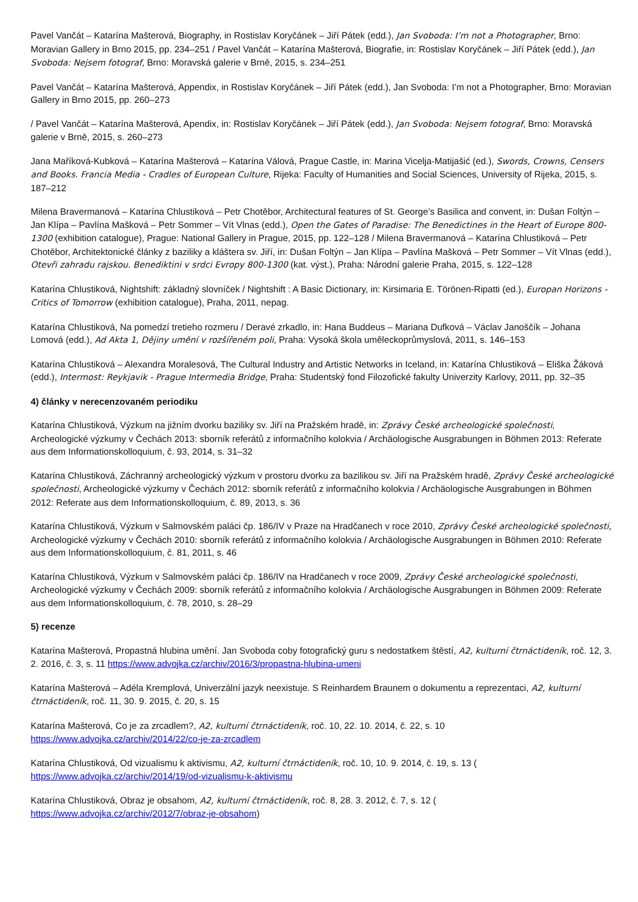Pavel Vančát – Katarína Mašterová, Biography, in Rostislav Koryčánek – Jiří Pátek (edd.), Jan Svoboda: I’m not a Photographer, Brno: Moravian Gallery in Brno 2015, pp. 234–251 / Pavel Vančát – Katarína Mašterová, Biografie, in: Rostislav Koryčánek – Jiří Pátek (edd.), Jan Svoboda: Nejsem fotograf, Brno: Moravská galerie v Brně, 2015, s. 234–251
Pavel Vančát – Katarína Mašterová, Appendix, in Rostislav Koryčánek – Jiří Pátek (edd.), Jan Svoboda: I’m not a Photographer, Brno: Moravian Gallery in Brno 2015, pp. 260–273
/ Pavel Vančát – Katarína Mašterová, Apendix, in: Rostislav Koryčánek – Jiří Pátek (edd.), Jan Svoboda: Nejsem fotograf, Brno: Moravská galerie v Brně, 2015, s. 260–273
Jana Maříková-Kubková – Katarína Mašterová – Katarína Válová, Prague Castle, in: Marina Vicelja-Matijašić (ed.), Swords, Crowns, Censers and Books. Francia Media - Cradles of European Culture, Rijeka: Faculty of Humanities and Social Sciences, University of Rijeka, 2015, s. 187–212
Milena Bravermanová – Katarína Chlustiková – Petr Chotěbor, Architectural features of St. George’s Basilica and convent, in: Dušan Foltýn – Jan Klípa – Pavlína Mašková – Petr Sommer – Vít Vlnas (edd.), Open the Gates of Paradise: The Benedictines in the Heart of Europe 800-1300 (exhibition catalogue), Prague: National Gallery in Prague, 2015, pp. 122–128 / Milena Bravermanová – Katarína Chlustiková – Petr Chotěbor, Architektonické články z baziliky a kláštera sv. Jiří, in: Dušan Foltýn – Jan Klípa – Pavlína Mašková – Petr Sommer – Vít Vlnas (edd.), Otevři zahradu rajskou. Benediktini v srdci Evropy 800-1300 (kat. výst.), Praha: Národní galerie Praha, 2015, s. 122–128
Katarína Chlustiková, Nightshift: základný slovníček / Nightshift : A Basic Dictionary, in: Kirsimaria E. Törönen-Ripatti (ed.), Europan Horizons - Critics of Tomorrow (exhibition catalogue), Praha, 2011, nepag.
Katarína Chlustiková, Na pomedzí tretieho rozmeru / Deravé zrkadlo, in: Hana Buddeus – Mariana Dufková – Václav Janoščík – Johana Lomová (edd.), Ad Akta 1, Dějiny umění v rozšířeném poli, Praha: Vysoká škola uměleckoprůmyslová, 2011, s. 146–153
Katarína Chlustiková – Alexandra Moralesová, The Cultural Industry and Artistic Networks in Iceland, in: Katarína Chlustiková – Eliška Žáková (edd.), Intermost: Reykjavik - Prague Intermedia Bridge, Praha: Studentský fond Filozofické fakulty Univerzity Karlovy, 2011, pp. 32–35
4) články v nerecenzovaném periodiku
Katarína Chlustiková, Výzkum na jižním dvorku baziliky sv. Jiří na Pražském hradě, in: Zprávy České archeologické společnosti, Archeologické výzkumy v Čechách 2013: sborník referátů z informačního kolokvia / Archäologische Ausgrabungen in Böhmen 2013: Referate aus dem Informationskolloquium, č. 93, 2014, s. 31–32
Katarína Chlustiková, Záchranný archeologický výzkum v prostoru dvorku za bazilikou sv. Jiří na Pražském hradě, Zprávy České archeologické společnosti, Archeologické výzkumy v Čechách 2012: sborník referátů z informačního kolokvia / Archäologische Ausgrabungen in Böhmen 2012: Referate aus dem Informationskolloquium, č. 89, 2013, s. 36
Katarína Chlustiková, Výzkum v Salmovském paláci čp. 186/IV v Praze na Hradčanech v roce 2010, Zprávy České archeologické společnosti, Archeologické výzkumy v Čechách 2010: sborník referátů z informačního kolokvia / Archäologische Ausgrabungen in Böhmen 2010: Referate aus dem Informationskolloquium, č. 81, 2011, s. 46
Katarína Chlustiková, Výzkum v Salmovském paláci čp. 186/IV na Hradčanech v roce 2009, Zprávy České archeologické společnosti, Archeologické výzkumy v Čechách 2009: sborník referátů z informačního kolokvia / Archäologische Ausgrabungen in Böhmen 2009: Referate aus dem Informationskolloquium, č. 78, 2010, s. 28–29
5) recenze
Katarína Mašterová, Propastná hlubina umění. Jan Svoboda coby fotografický guru s nedostatkem štěstí, A2, kulturní čtrnáctideník, roč. 12, 3. 2. 2016, č. 3, s. 11 https://www.advojka.cz/archiv/2016/3/propastna-hlubina-umeni
Katarína Mašterová – Adéla Kremplová, Univerzální jazyk neexistuje. S Reinhardem Braunem o dokumentu a reprezentaci, A2, kulturní čtrnáctideník, roč. 11, 30. 9. 2015, č. 20, s. 15
Katarína Mašterová, Co je za zrcadlem?, A2, kulturní čtrnáctideník, roč. 10, 22. 10. 2014, č. 22, s. 10
https://www.advojka.cz/archiv/2014/22/co-je-za-zrcadlem
Katarína Chlustiková, Od vizualismu k aktivismu, A2, kulturní čtrnáctideník, roč. 10, 10. 9. 2014, č. 19, s. 13 (
https://www.advojka.cz/archiv/2014/19/od-vizualismu-k-aktivismu
Katarína Chlustiková, Obraz je obsahom, A2, kulturní čtrnáctideník, roč. 8, 28. 3. 2012, č. 7, s. 12 (
https://www.advojka.cz/archiv/2012/7/obraz-je-obsahom)